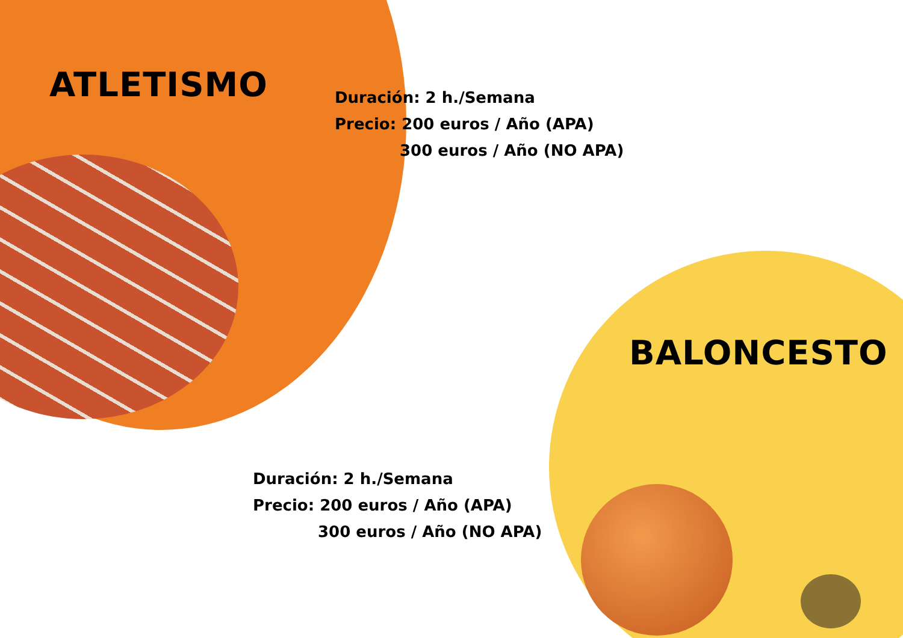ATLETISMO
Duración: 2 h./Semana
Precio: 200 euros / Año (APA)
300 euros / Año (NO APA)
BALONCESTO
Duración: 2 h./Semana
Precio: 200 euros / Año (APA)
300 euros / Año (NO APA)